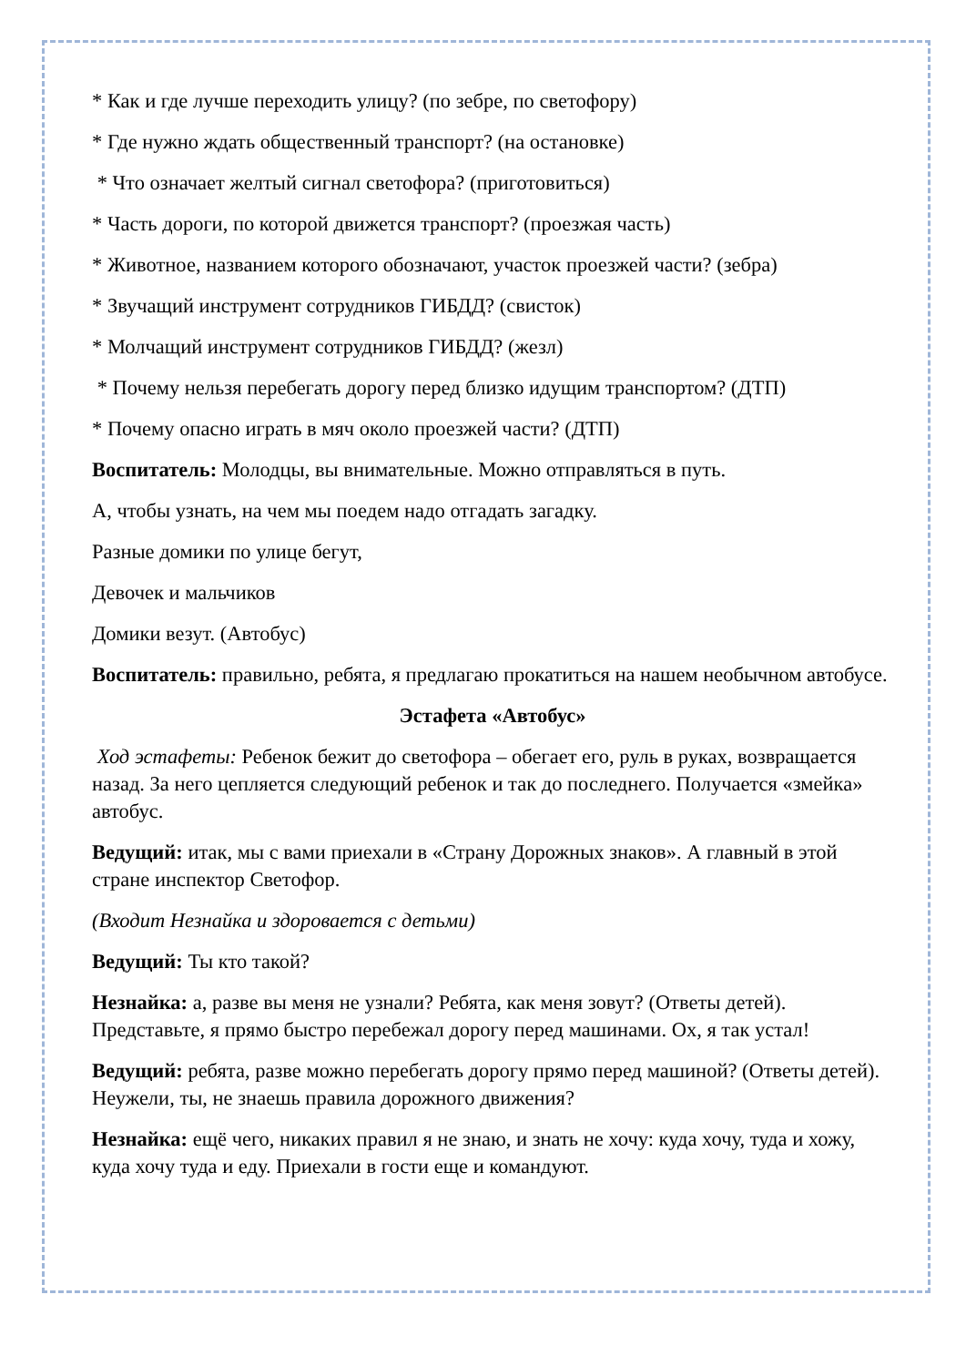* Как и где лучше переходить улицу? (по зебре, по светофору)
* Где нужно ждать общественный транспорт? (на остановке)
* Что означает желтый сигнал светофора? (приготовиться)
* Часть дороги, по которой движется транспорт? (проезжая часть)
* Животное, названием которого обозначают, участок проезжей части? (зебра)
* Звучащий инструмент сотрудников ГИБДД? (свисток)
* Молчащий инструмент сотрудников ГИБДД? (жезл)
* Почему нельзя перебегать дорогу перед близко идущим транспортом? (ДТП)
* Почему опасно играть в мяч около проезжей части? (ДТП)
Воспитатель: Молодцы, вы внимательные. Можно отправляться в путь.
А, чтобы узнать, на чем мы поедем надо отгадать загадку.
Разные домики по улице бегут,
Девочек и мальчиков
Домики везут. (Автобус)
Воспитатель: правильно, ребята, я предлагаю прокатиться на нашем необычном автобусе.
Эстафета «Автобус»
Ход эстафеты: Ребенок бежит до светофора – обегает его, руль в руках, возвращается назад. За него цепляется следующий ребенок и так до последнего. Получается «змейка» автобус.
Ведущий: итак, мы с вами приехали в «Страну Дорожных знаков». А главный в этой стране инспектор Светофор.
(Входит Незнайка и здоровается с детьми)
Ведущий: Ты кто такой?
Незнайка: а, разве вы меня не узнали? Ребята, как меня зовут? (Ответы детей). Представьте, я прямо быстро перебежал дорогу перед машинами. Ох, я так устал!
Ведущий: ребята, разве можно перебегать дорогу прямо перед машиной? (Ответы детей). Неужели, ты, не знаешь правила дорожного движения?
Незнайка: ещё чего, никаких правил я не знаю, и знать не хочу: куда хочу, туда и хожу, куда хочу туда и еду. Приехали в гости еще и командуют.